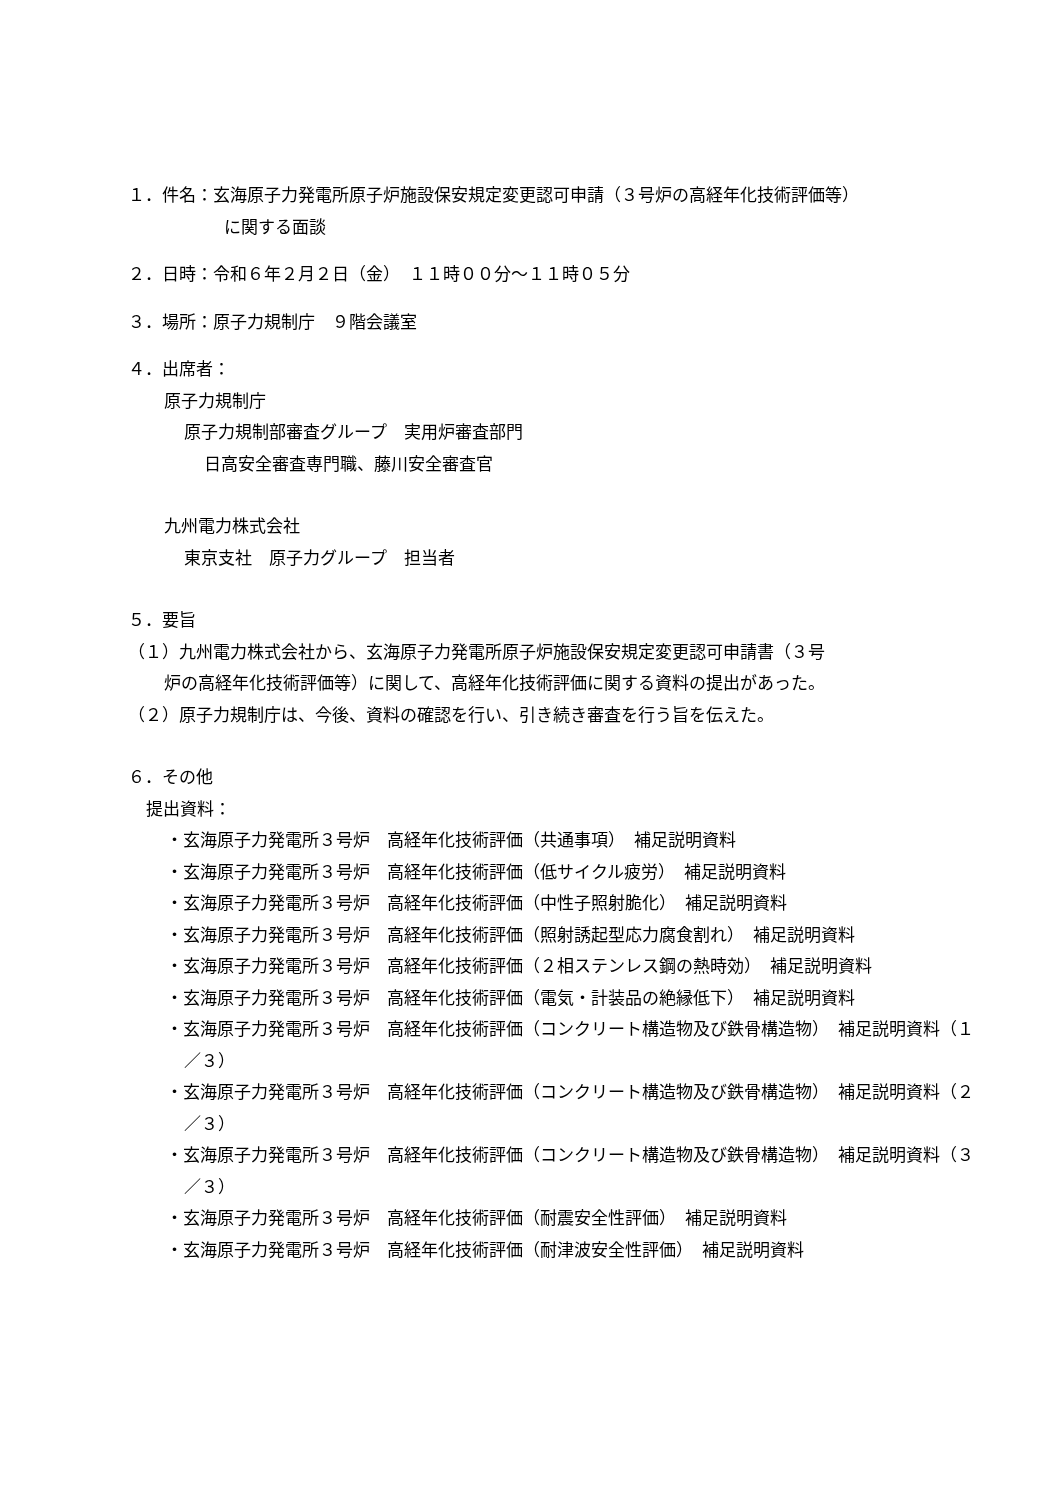１．件名：玄海原子力発電所原子炉施設保安規定変更認可申請（３号炉の高経年化技術評価等）
に関する面談
２．日時：令和６年２月２日（金）　１１時００分～１１時０５分
３．場所：原子力規制庁　９階会議室
４．出席者：
原子力規制庁
原子力規制部審査グループ　実用炉審査部門
日高安全審査専門職、藤川安全審査官
九州電力株式会社
東京支社　原子力グループ　担当者
５．要旨
（１）九州電力株式会社から、玄海原子力発電所原子炉施設保安規定変更認可申請書（３号
炉の高経年化技術評価等）に関して、高経年化技術評価に関する資料の提出があった。
（２）原子力規制庁は、今後、資料の確認を行い、引き続き審査を行う旨を伝えた。
６．その他
提出資料：
・玄海原子力発電所３号炉　高経年化技術評価（共通事項）　補足説明資料
・玄海原子力発電所３号炉　高経年化技術評価（低サイクル疲労）　補足説明資料
・玄海原子力発電所３号炉　高経年化技術評価（中性子照射脆化）　補足説明資料
・玄海原子力発電所３号炉　高経年化技術評価（照射誘起型応力腐食割れ）　補足説明資料
・玄海原子力発電所３号炉　高経年化技術評価（２相ステンレス鋼の熱時効）　補足説明資料
・玄海原子力発電所３号炉　高経年化技術評価（電気・計装品の絶縁低下）　補足説明資料
・玄海原子力発電所３号炉　高経年化技術評価（コンクリート構造物及び鉄骨構造物）　補足説明資料（１／３）
・玄海原子力発電所３号炉　高経年化技術評価（コンクリート構造物及び鉄骨構造物）　補足説明資料（２／３）
・玄海原子力発電所３号炉　高経年化技術評価（コンクリート構造物及び鉄骨構造物）　補足説明資料（３／３）
・玄海原子力発電所３号炉　高経年化技術評価（耐震安全性評価）　補足説明資料
・玄海原子力発電所３号炉　高経年化技術評価（耐津波安全性評価）　補足説明資料